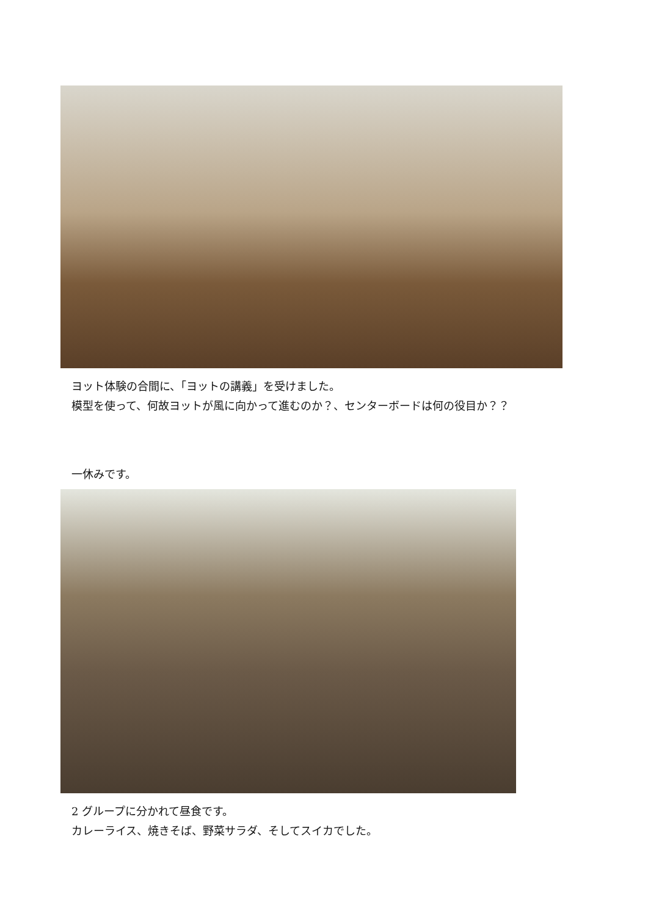ヨット体験の合間に、「ヨットの講義」を受けました。
模型を使って、何故ヨットが風に向かって進むのか？、センターボードは何の役目か？？
一休みです。
2 グループに分かれて昼食です。
カレーライス、焼きそば、野菜サラダ、そしてスイカでした。